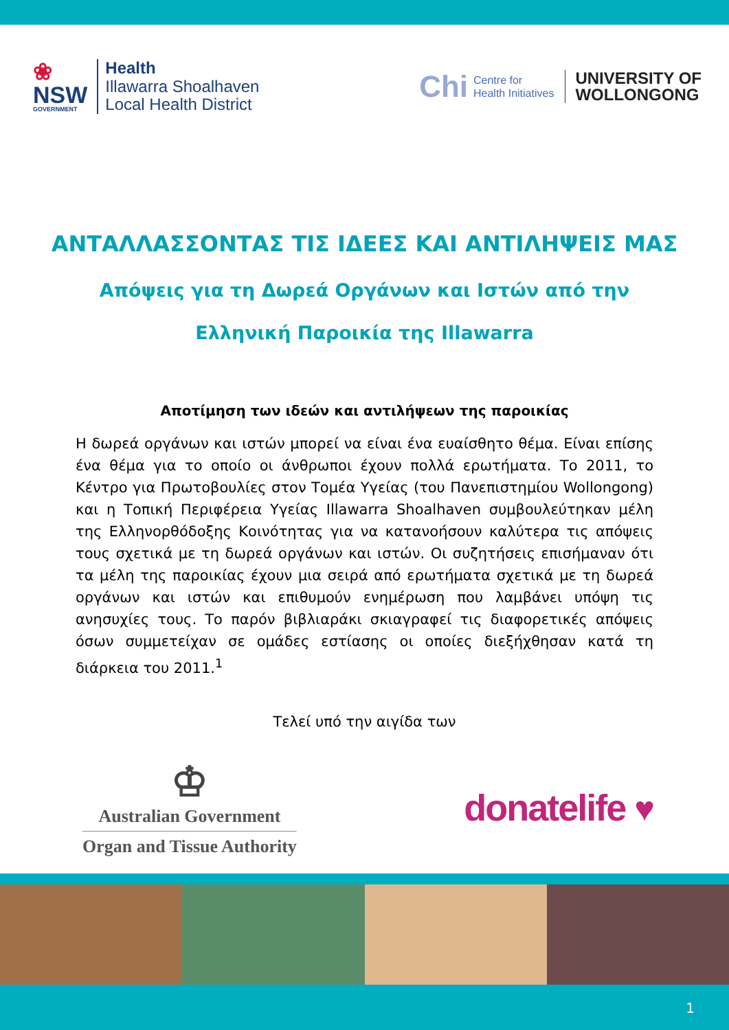❀
NSW
GOVERNMENT
Health
Illawarra Shoalhaven
Local Health District
Chi Centre for
Health Initiatives
UNIVERSITY OF
WOLLONGONG
ΑΝΤΑΛΛΑΣΣΟΝΤΑΣ ΤΙΣ ΙΔΕΕΣ ΚΑΙ ΑΝΤΙΛΗΨΕΙΣ ΜΑΣ
Απόψεις για τη Δωρεά Οργάνων και Ιστών από την Ελληνική Παροικία της Illawarra
Αποτίμηση των ιδεών και αντιλήψεων της παροικίας
Η δωρεά οργάνων και ιστών μπορεί να είναι ένα ευαίσθητο θέμα. Είναι επίσης ένα θέμα για το οποίο οι άνθρωποι έχουν πολλά ερωτήματα. Το 2011, το Κέντρο για Πρωτοβουλίες στον Τομέα Υγείας (του Πανεπιστημίου Wollongong) και η Τοπική Περιφέρεια Υγείας Illawarra Shoalhaven συμβουλεύτηκαν μέλη της Ελληνορθόδοξης Κοινότητας για να κατανοήσουν καλύτερα τις απόψεις τους σχετικά με τη δωρεά οργάνων και ιστών. Οι συζητήσεις επισήμαναν ότι τα μέλη της παροικίας έχουν μια σειρά από ερωτήματα σχετικά με τη δωρεά οργάνων και ιστών και επιθυμούν ενημέρωση που λαμβάνει υπόψη τις ανησυχίες τους. Το παρόν βιβλιαράκι σκιαγραφεί τις διαφορετικές απόψεις όσων συμμετείχαν σε ομάδες εστίασης οι οποίες διεξήχθησαν κατά τη διάρκεια του 2011.<sup>1</sup>
Τελεί υπό την αιγίδα των
♔
Australian Government
Organ and Tissue Authority
donatelife ♥
1